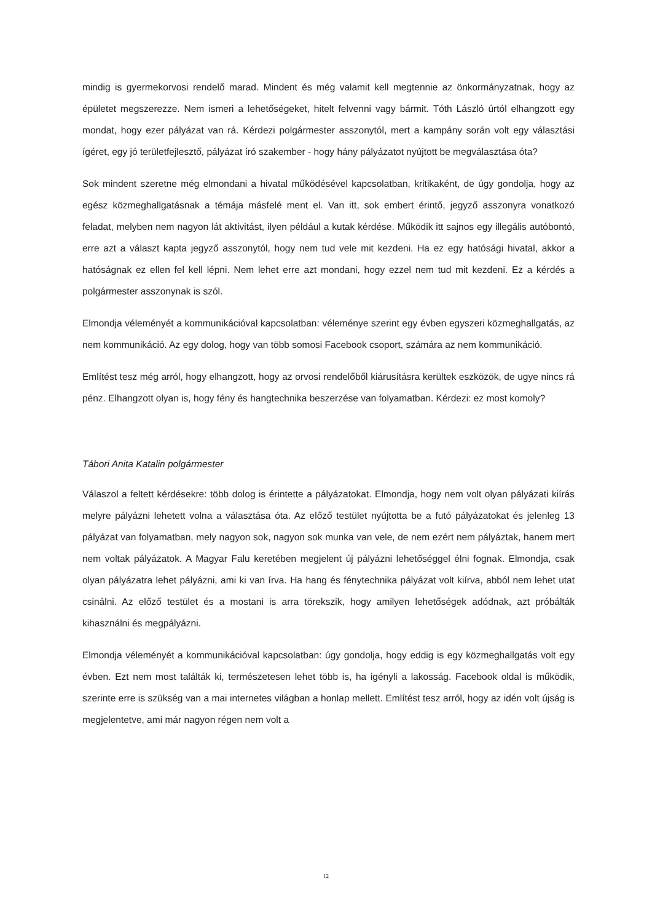mindig is gyermekorvosi rendelő marad. Mindent és még valamit kell megtennie az önkormányzatnak, hogy az épületet megszerezze. Nem ismeri a lehetőségeket, hitelt felvenni vagy bármit. Tóth László úrtól elhangzott egy mondat, hogy ezer pályázat van rá. Kérdezi polgármester asszonytól, mert a kampány során volt egy választási ígéret, egy jó területfejlesztő, pályázat író szakember - hogy hány pályázatot nyújtott be megválasztása óta?
Sok mindent szeretne még elmondani a hivatal működésével kapcsolatban, kritikaként, de úgy gondolja, hogy az egész közmeghallgatásnak a témája másfelé ment el. Van itt, sok embert érintő, jegyző asszonyra vonatkozó feladat, melyben nem nagyon lát aktivitást, ilyen például a kutak kérdése. Működik itt sajnos egy illegális autóbontó, erre azt a választ kapta jegyző asszonytól, hogy nem tud vele mit kezdeni. Ha ez egy hatósági hivatal, akkor a hatóságnak ez ellen fel kell lépni. Nem lehet erre azt mondani, hogy ezzel nem tud mit kezdeni. Ez a kérdés a polgármester asszonynak is szól.
Elmondja véleményét a kommunikációval kapcsolatban: véleménye szerint egy évben egyszeri közmeghallgatás, az nem kommunikáció. Az egy dolog, hogy van több somosi Facebook csoport, számára az nem kommunikáció.
Említést tesz még arról, hogy elhangzott, hogy az orvosi rendelőből kiárusításra kerültek eszközök, de ugye nincs rá pénz. Elhangzott olyan is, hogy fény és hangtechnika beszerzése van folyamatban. Kérdezi: ez most komoly?
Tábori Anita Katalin polgármester
Válaszol a feltett kérdésekre: több dolog is érintette a pályázatokat. Elmondja, hogy nem volt olyan pályázati kiírás melyre pályázni lehetett volna a választása óta. Az előző testület nyújtotta be a futó pályázatokat és jelenleg 13 pályázat van folyamatban, mely nagyon sok, nagyon sok munka van vele, de nem ezért nem pályáztak, hanem mert nem voltak pályázatok. A Magyar Falu keretében megjelent új pályázni lehetőséggel élni fognak. Elmondja, csak olyan pályázatra lehet pályázni, ami ki van írva. Ha hang és fénytechnika pályázat volt kiírva, abból nem lehet utat csinálni. Az előző testület és a mostani is arra törekszik, hogy amilyen lehetőségek adódnak, azt próbálták kihasználni és megpályázni.
Elmondja véleményét a kommunikációval kapcsolatban: úgy gondolja, hogy eddig is egy közmeghallgatás volt egy évben. Ezt nem most találták ki, természetesen lehet több is, ha igényli a lakosság. Facebook oldal is működik, szerinte erre is szükség van a mai internetes világban a honlap mellett. Említést tesz arról, hogy az idén volt újság is megjelentetve, ami már nagyon régen nem volt a
12